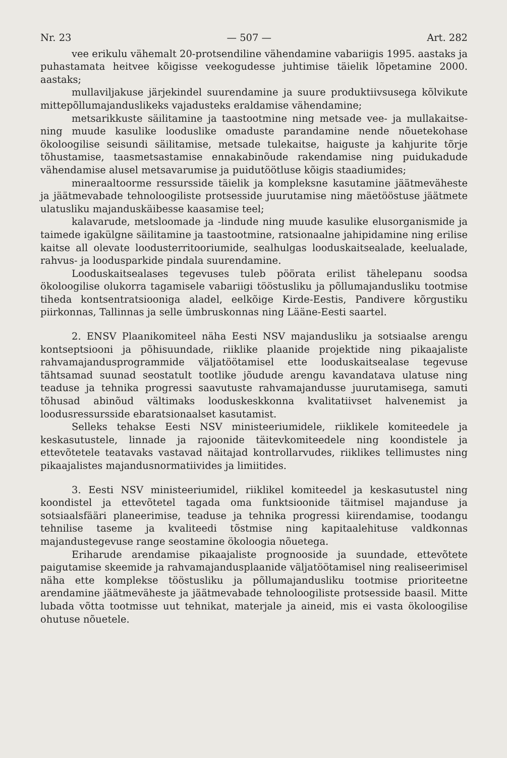Nr. 23 — 507 — Art. 282
vee erikulu vähemalt 20-protsendiline vähendamine vabariigis 1995. aastaks ja puhastamata heitvee kõigisse veekogudesse juhtimise täielik lõpetamine 2000. aastaks;
mullaviljakuse järjekindel suurendamine ja suure produktiivsusega kõlvikute mittepõllumajanduslikeks vajadusteks eraldamise vähendamine;
metsarikkuste säilitamine ja taastootmine ning metsade vee- ja mullakaitse- ning muude kasulike looduslike omaduste parandamine nende nõuetekohase ökoloogilise seisundi säilitamise, metsade tulekaitse, haiguste ja kahjurite tõrje tõhustamise, taasmetsastamise ennakabinõude rakendamise ning puidukadude vähendamise alusel metsavarumise ja puidutöötluse kõigis staadiumides;
mineraaltoorme ressursside täielik ja kompleksne kasutamine jäätmeväheste ja jäätmevabade tehnoloogiliste protsesside juurutamise ning mäetööstuse jäätmete ulatusliku majanduskäibesse kaasamise teel;
kalavarude, metsloomade ja -lindude ning muude kasulike elusorganismide ja taimede igakülgne säilitamine ja taastootmine, ratsionaalne jahipidamine ning erilise kaitse all olevate loodusterritooriumide, sealhulgas looduskaitsealade, keelualade, rahvus- ja loodusparkide pindala suurendamine.
Looduskaitsealases tegevuses tuleb pöörata erilist tähelepanu soodsa ökoloogilise olukorra tagamisele vabariigi tööstusliku ja põllumajandusliku tootmise tiheda kontsentratsiooniga aladel, eelkõige Kirde-Eestis, Pandivere kõrgustiku piirkonnas, Tallinnas ja selle ümbruskonnas ning Lääne-Eesti saartel.
2. ENSV Plaanikomiteel näha Eesti NSV majandusliku ja sotsiaalse arengu kontseptsiooni ja põhisuundade, riiklike plaanide projektide ning pikaajaliste rahvamajandusprogrammide väljatöötamisel ette looduskaitsealase tegevuse tähtsamad suunad seostatult tootlike jõudude arengu kavandatava ulatuse ning teaduse ja tehnika progressi saavutuste rahvamajandusse juurutamisega, samuti tõhusad abinõud vältimaks looduskeskkonna kvalitatiivset halvenemist ja loodusressursside ebaratsionaalset kasutamist.
Selleks tehakse Eesti NSV ministeeriumidele, riiklikele komiteedele ja keskasutustele, linnade ja rajoonide täitevkomiteedele ning koondistele ja ettevõtetele teatavaks vastavad näitajad kontrollarvudes, riiklikes tellimustes ning pikaajalistes majandusnormatiivides ja limiitides.
3. Eesti NSV ministeeriumidel, riiklikel komiteedel ja keskasutustel ning koondistel ja ettevõtetel tagada oma funktsioonide täitmisel majanduse ja sotsiaalsfääri planeerimise, teaduse ja tehnika progressi kiirendamise, toodangu tehnilise taseme ja kvaliteedi tõstmise ning kapitaalehituse valdkonnas majandustegevuse range seostamine ökoloogia nõuetega.
Eriharude arendamise pikaajaliste prognooside ja suundade, ettevõtete paigutamise skeemide ja rahvamajandusplaanide väljatöötamisel ning realiseerimisel näha ette komplekse tööstusliku ja põllumajandusliku tootmise prioriteetne arendamine jäätmeväheste ja jäätmevabade tehnoloogiliste protsesside baasil. Mitte lubada võtta tootmisse uut tehnikat, materjale ja aineid, mis ei vasta ökoloogilise ohutuse nõuetele.